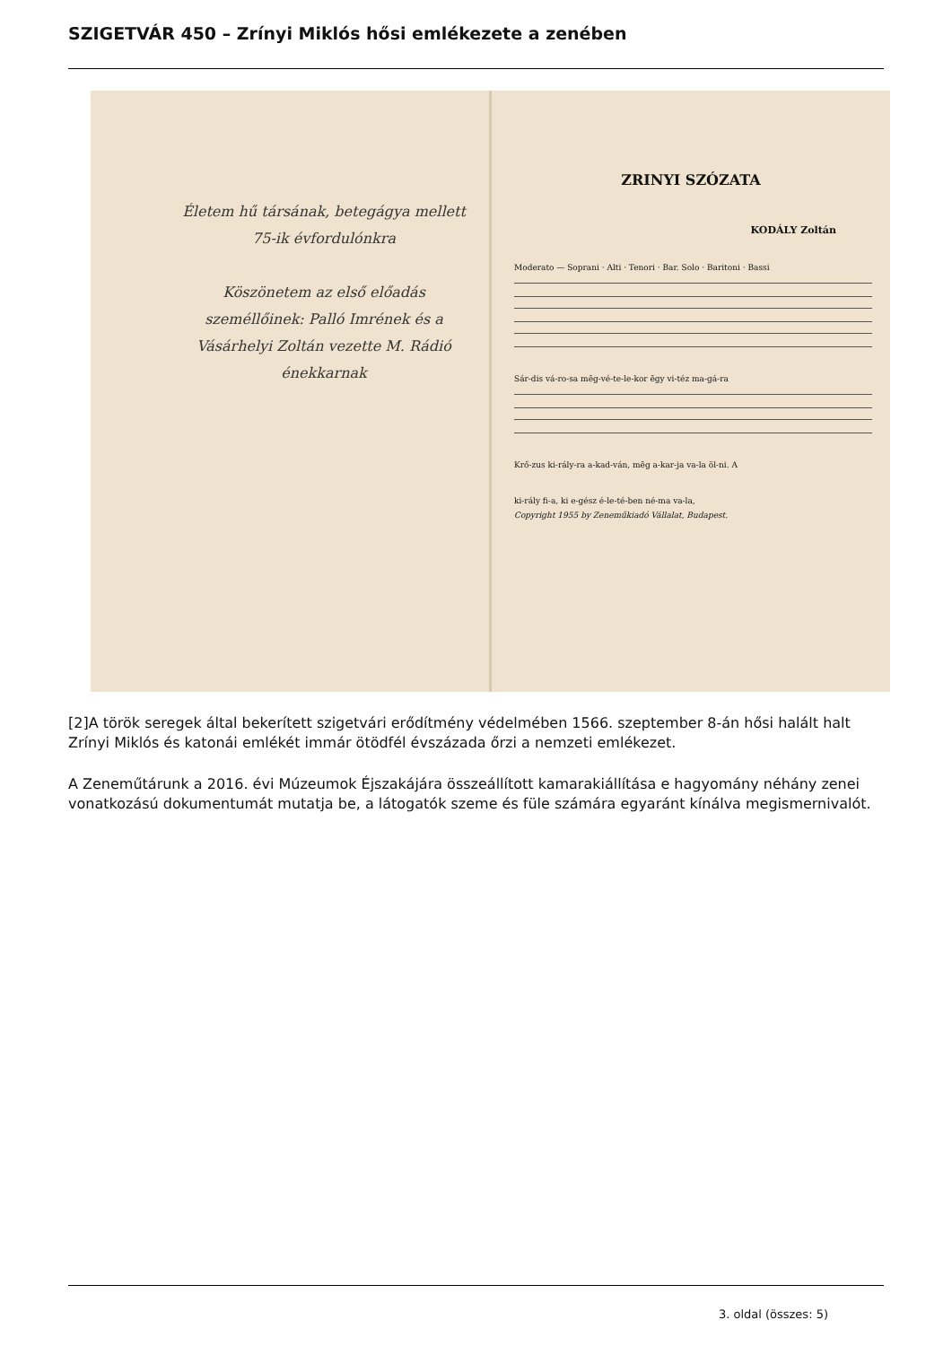SZIGETVÁR 450 – Zrínyi Miklós hősi emlékezete a zenében
Életem hű társának, betegágya mellett 75-ik évfordulónkra
Köszönetem az első előadás személlőinek: Palló Imrének és a Vásárhelyi Zoltán vezette M. Rádió énekkarnak
ZRINYI SZÓZATA
KODÁLY Zoltán
Moderato — Soprani · Alti · Tenori · Bar. Solo · Baritoni · Bassi
Sár-dis vá-ro-sa mĕg-vé-te-le-kor ĕgy vi-téz ma-gá-ra
Krő-zus ki-rály-ra a-kad-ván, mĕg a-kar-ja va-la öl-ni. A
ki-rály fi-a, ki e-gész é-le-té-ben né-ma va-la,
Copyright 1955 by Zeneműkiadó Vállalat, Budapest.
[2]A török seregek által bekerített szigetvári erődítmény védelmében 1566. szeptember 8-án hősi halált halt Zrínyi Miklós és katonái emlékét immár ötödfél évszázada őrzi a nemzeti emlékezet.
A Zeneműtárunk a 2016. évi Múzeumok Éjszakájára összeállított kamarakiállítása e hagyomány néhány zenei vonatkozású dokumentumát mutatja be, a látogatók szeme és füle számára egyaránt kínálva megismernivalót.
3. oldal (összes: 5)